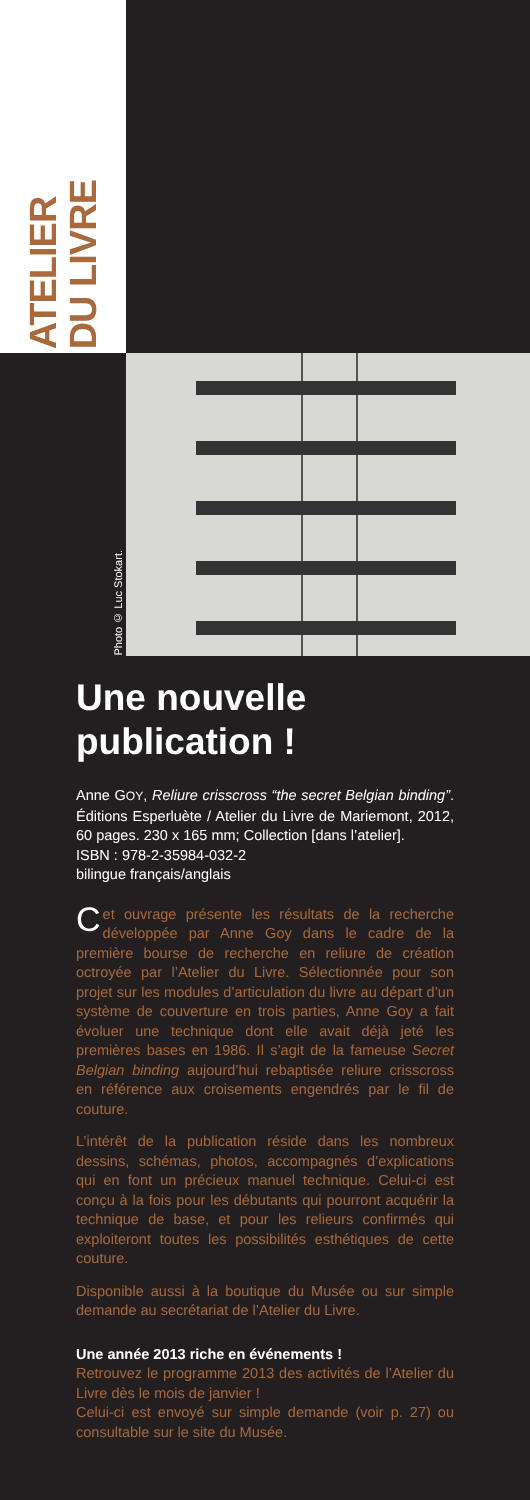ATELIER
DU LIVRE
Photo © Luc Stokart.
Une nouvelle publication !
Anne GOY, Reliure crisscross “the secret Belgian binding”. Éditions Esperluète / Atelier du Livre de Mariemont, 2012, 60 pages. 230 x 165 mm; Collection [dans l’atelier].
ISBN : 978-2-35984-032-2
bilingue français/anglais
Cet ouvrage présente les résultats de la recherche développée par Anne Goy dans le cadre de la première bourse de recherche en reliure de création octroyée par l’Atelier du Livre. Sélectionnée pour son projet sur les modules d’articulation du livre au départ d’un système de couverture en trois parties, Anne Goy a fait évoluer une technique dont elle avait déjà jeté les premières bases en 1986. Il s’agit de la fameuse Secret Belgian binding aujourd’hui rebaptisée reliure crisscross en référence aux croisements engendrés par le fil de couture.
L’intérêt de la publication réside dans les nombreux dessins, schémas, photos, accompagnés d’explications qui en font un précieux manuel technique. Celui-ci est conçu à la fois pour les débutants qui pourront acquérir la technique de base, et pour les relieurs confirmés qui exploiteront toutes les possibilités esthétiques de cette couture.
Disponible aussi à la boutique du Musée ou sur simple demande au secrétariat de l’Atelier du Livre.
Une année 2013 riche en événements !
Retrouvez le programme 2013 des activités de l’Atelier du Livre dès le mois de janvier !
Celui-ci est envoyé sur simple demande (voir p. 27) ou consultable sur le site du Musée.